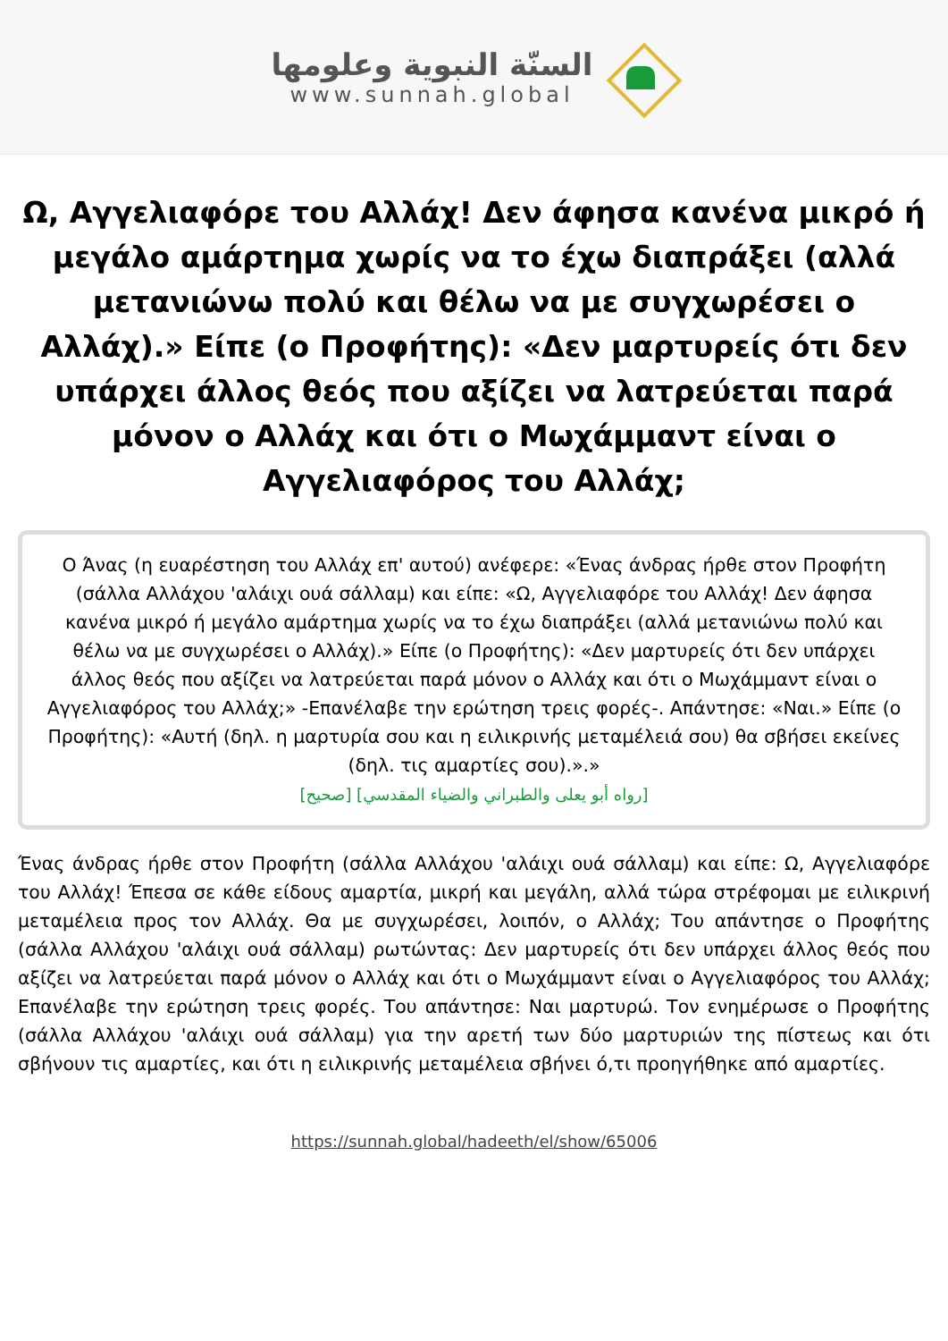السنّة النبوية وعلومها
www.sunnah.global
Ω, Αγγελιαφόρε του Αλλάχ! Δεν άφησα κανένα μικρό ή μεγάλο αμάρτημα χωρίς να το έχω διαπράξει (αλλά μετανιώνω πολύ και θέλω να με συγχωρέσει ο Αλλάχ).» Είπε (ο Προφήτης): «Δεν μαρτυρείς ότι δεν υπάρχει άλλος θεός που αξίζει να λατρεύεται παρά μόνον ο Αλλάχ και ότι ο Μωχάμμαντ είναι ο Αγγελιαφόρος του Αλλάχ;
Ο Άνας (η ευαρέστηση του Αλλάχ επ' αυτού) ανέφερε: «Ένας άνδρας ήρθε στον Προφήτη (σάλλα Αλλάχου 'αλάιχι ουά σάλλαμ) και είπε: «Ω, Αγγελιαφόρε του Αλλάχ! Δεν άφησα κανένα μικρό ή μεγάλο αμάρτημα χωρίς να το έχω διαπράξει (αλλά μετανιώνω πολύ και θέλω να με συγχωρέσει ο Αλλάχ).» Είπε (ο Προφήτης): «Δεν μαρτυρείς ότι δεν υπάρχει άλλος θεός που αξίζει να λατρεύεται παρά μόνον ο Αλλάχ και ότι ο Μωχάμμαντ είναι ο Αγγελιαφόρος του Αλλάχ;» -Επανέλαβε την ερώτηση τρεις φορές-. Απάντησε: «Ναι.» Είπε (ο Προφήτης): «Αυτή (δηλ. η μαρτυρία σου και η ειλικρινής μεταμέλειά σου) θα σβήσει εκείνες (δηλ. τις αμαρτίες σου).».»
[صحيح] [رواه أبو يعلى والطبراني والضياء المقدسي]
Ένας άνδρας ήρθε στον Προφήτη (σάλλα Αλλάχου 'αλάιχι ουά σάλλαμ) και είπε: Ω, Αγγελιαφόρε του Αλλάχ! Έπεσα σε κάθε είδους αμαρτία, μικρή και μεγάλη, αλλά τώρα στρέφομαι με ειλικρινή μεταμέλεια προς τον Αλλάχ. Θα με συγχωρέσει, λοιπόν, ο Αλλάχ; Του απάντησε ο Προφήτης (σάλλα Αλλάχου 'αλάιχι ουά σάλλαμ) ρωτώντας: Δεν μαρτυρείς ότι δεν υπάρχει άλλος θεός που αξίζει να λατρεύεται παρά μόνον ο Αλλάχ και ότι ο Μωχάμμαντ είναι ο Αγγελιαφόρος του Αλλάχ; Επανέλαβε την ερώτηση τρεις φορές. Του απάντησε: Ναι μαρτυρώ. Τον ενημέρωσε ο Προφήτης (σάλλα Αλλάχου 'αλάιχι ουά σάλλαμ) για την αρετή των δύο μαρτυριών της πίστεως και ότι σβήνουν τις αμαρτίες, και ότι η ειλικρινής μεταμέλεια σβήνει ό,τι προηγήθηκε από αμαρτίες.
https://sunnah.global/hadeeth/el/show/65006